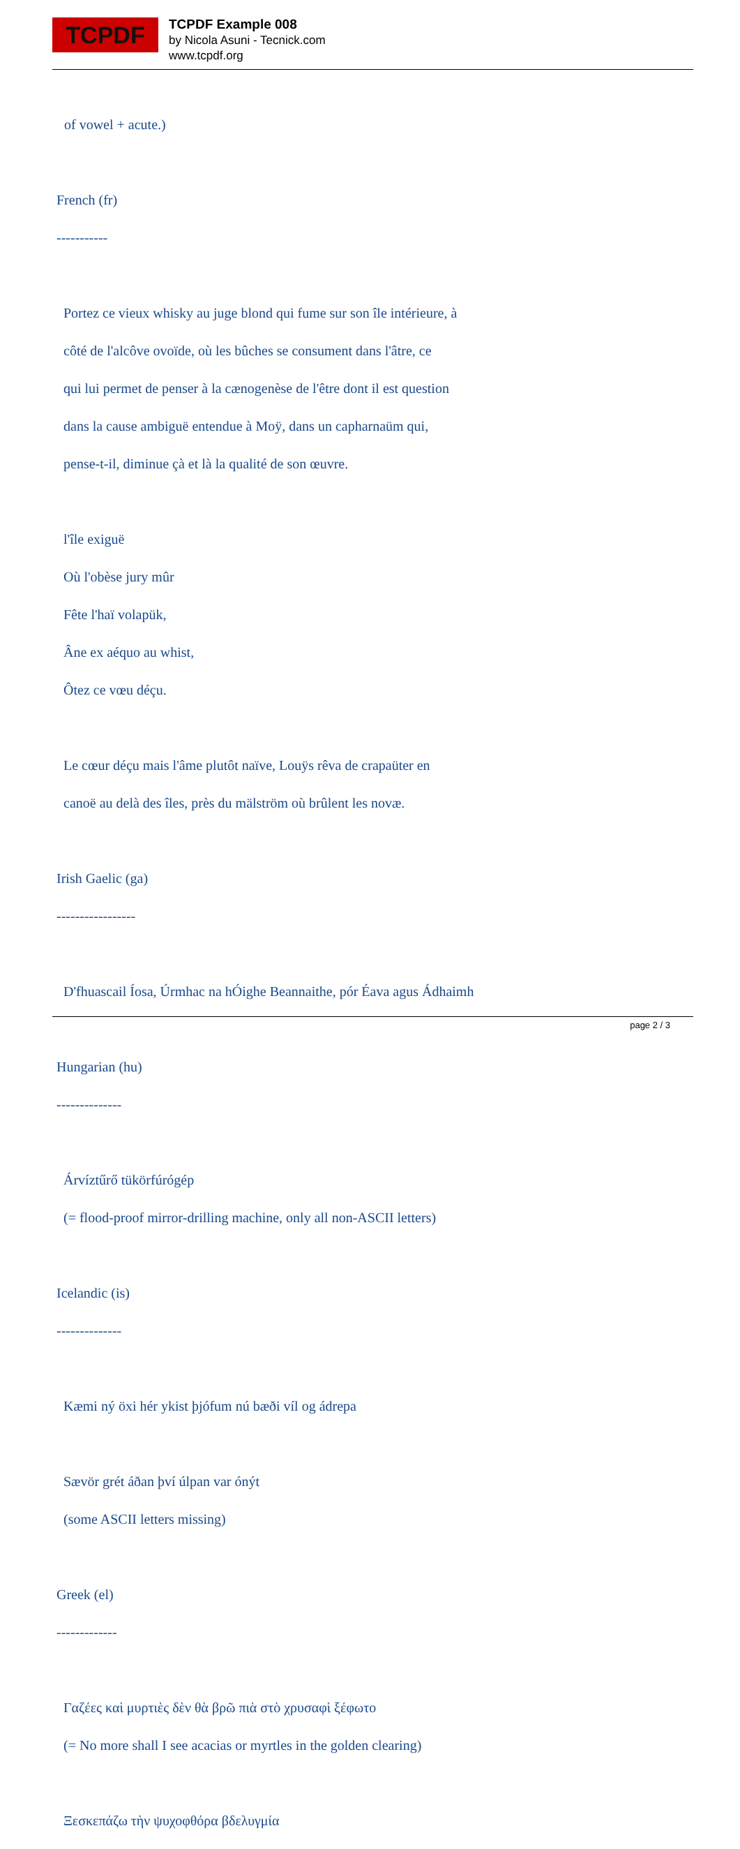TCPDF
TCPDF Example 008
by Nicola Asuni - Tecnick.com
www.tcpdf.org
of vowel + acute.)
French (fr)
-----------
Portez ce vieux whisky au juge blond qui fume sur son île intérieure, à
côté de l'alcôve ovoïde, où les bûches se consument dans l'âtre, ce
qui lui permet de penser à la cænogenèse de l'être dont il est question
dans la cause ambiguë entendue à Moÿ, dans un capharnaüm qui,
pense-t-il, diminue çà et là la qualité de son œuvre.
l'île exiguë
Où l'obèse jury mûr
Fête l'haï volapük,
Âne ex aéquo au whist,
Ôtez ce vœu déçu.
Le cœur déçu mais l'âme plutôt naïve, Louÿs rêva de crapaüter en
canoë au delà des îles, près du mälström où brûlent les novæ.
Irish Gaelic (ga)
-----------------
D'fhuascail Íosa, Úrmhac na hÓighe Beannaithe, pór Éava agus Ádhaimh
Hungarian (hu)
--------------
Árvíztűrő tükörfúrógép
(= flood-proof mirror-drilling machine, only all non-ASCII letters)
Icelandic (is)
--------------
Kæmi ný öxi hér ykist þjófum nú bæði víl og ádrepa
Sævör grét áðan því úlpan var ónýt
(some ASCII letters missing)
Greek (el)
-------------
Γαζέες καὶ μυρτιὲς δὲν θὰ βρῶ πιὰ στὸ χρυσαφὶ ξέφωτο
(= No more shall I see acacias or myrtles in the golden clearing)
Ξεσκεπάζω τὴν ψυχοφθόρα βδελυγμία
page 2 / 3